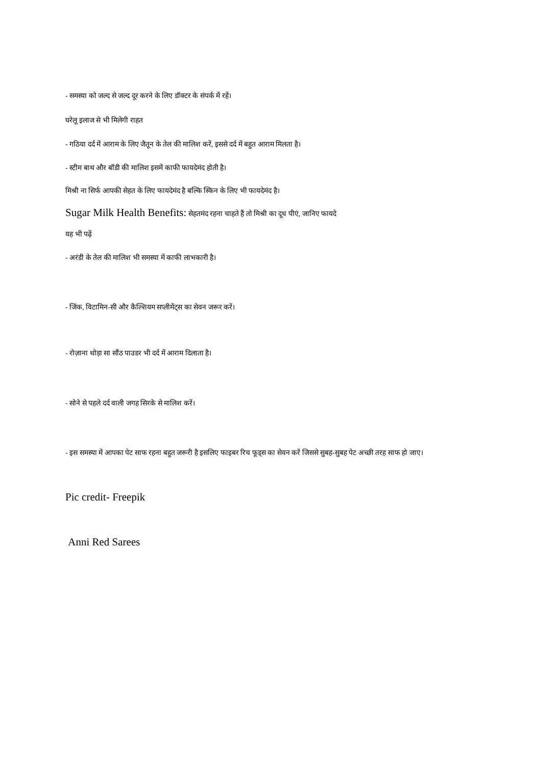- समस्या को जल्द से जल्द दूर करने के लिए डॉक्टर के संपर्क में रहें।
घरेलू इलाज से भी मिलेगी राहत
- गठिया दर्द में आराम के लिए जैतून के तेल की मालिश करें, इससे दर्द में बहुत आराम मिलता है।
- स्टीम बाथ और बॉडी की मालिश इसमें काफी फायदेमंद होती है।
मिश्री ना सिर्फ आपकी सेहत के लिए फायदेमंद है बल्कि स्किन के लिए भी फायदेमंद है।
Sugar Milk Health Benefits: सेहतमंद रहना चाहते हैं तो मिश्री का दूध पीएं, जानिए फायदे
यह भी पढ़ें
- अरंडी के तेल की मालिश भी समस्या में काफी लाभकारी है।
- जिंक, विटामिन-सी और कैल्शियम सप्लीमेंट्स का सेवन जरूर करें।
- रोज़ाना थोड़ा सा सौंठ पाउडर भी दर्द में आराम दिलाता है।
- सोने से पहले दर्द वाली जगह सिरके से मालिश करें।
- इस समस्या में आपका पेट साफ रहना बहुत जरूरी है इसलिए फाइबर रिच फूड्स का सेवन करें जिससे सुबह-सुबह पेट अच्छी तरह साफ हो जाए।
Pic credit- Freepik
Anni Red Sarees